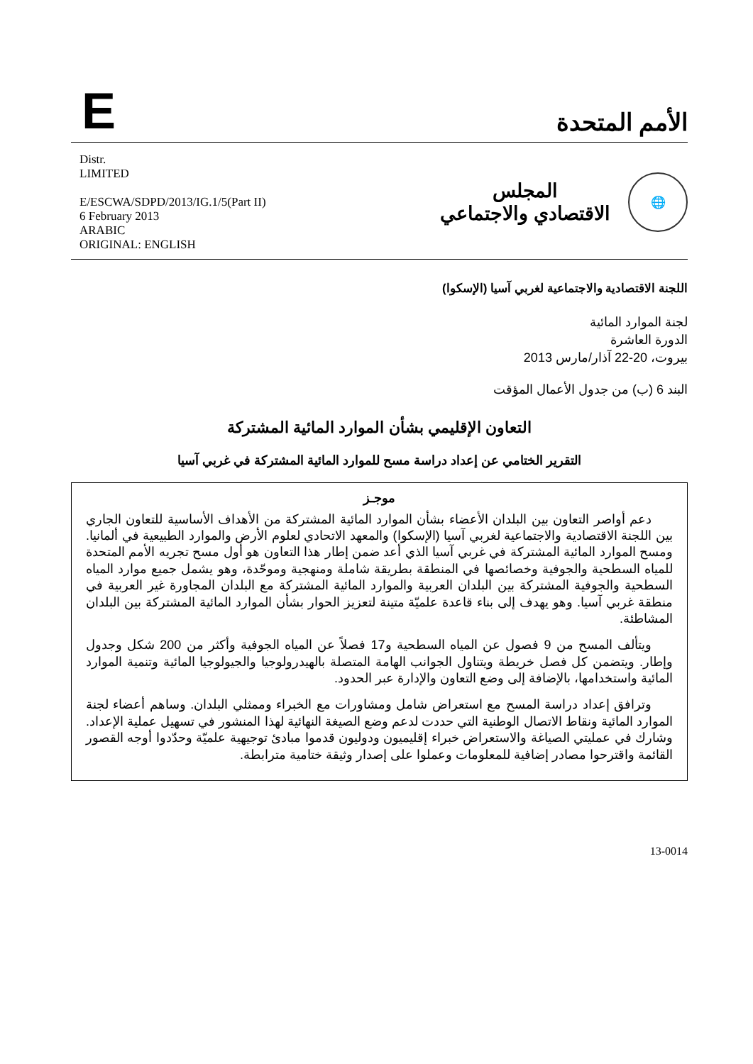E
الأمم المتحدة
Distr.
LIMITED
E/ESCWA/SDPD/2013/IG.1/5(Part II)
6 February 2013
ARABIC
ORIGINAL: ENGLISH
🌐
المجلس
الاقتصادي والاجتماعي
اللجنة الاقتصادية والاجتماعية لغربي آسيا (الإسكوا)
لجنة الموارد المائية
الدورة العاشرة
بيروت، 20-22 آذار/مارس 2013
البند 6 (ب) من جدول الأعمال المؤقت
التعاون الإقليمي بشأن الموارد المائية المشتركة
التقرير الختامي عن إعداد دراسة مسح للموارد المائية المشتركة في غربي آسيا
موجـز
دعم أواصر التعاون بين البلدان الأعضاء بشأن الموارد المائية المشتركة من الأهداف الأساسية للتعاون الجاري بين اللجنة الاقتصادية والاجتماعية لغربي آسيا (الإسكوا) والمعهد الاتحادي لعلوم الأرض والموارد الطبيعية في ألمانيا. ومسح الموارد المائية المشتركة في غربي آسيا الذي أعد ضمن إطار هذا التعاون هو أول مسح تجريه الأمم المتحدة للمياه السطحية والجوفية وخصائصها في المنطقة بطريقة شاملة ومنهجية وموحّدة، وهو يشمل جميع موارد المياه السطحية والجوفية المشتركة بين البلدان العربية والموارد المائية المشتركة مع البلدان المجاورة غير العربية في منطقة غربي آسيا. وهو يهدف إلى بناء قاعدة علميّة متينة لتعزيز الحوار بشأن الموارد المائية المشتركة بين البلدان المشاطئة.
ويتألف المسح من 9 فصول عن المياه السطحية و17 فصلاً عن المياه الجوفية وأكثر من 200 شكل وجدول وإطار. ويتضمن كل فصل خريطة ويتناول الجوانب الهامة المتصلة بالهيدرولوجيا والجيولوجيا المائية وتنمية الموارد المائية واستخدامها، بالإضافة إلى وضع التعاون والإدارة عبر الحدود.
وترافق إعداد دراسة المسح مع استعراض شامل ومشاورات مع الخبراء وممثلي البلدان. وساهم أعضاء لجنة الموارد المائية ونقاط الاتصال الوطنية التي حددت لدعم وضع الصيغة النهائية لهذا المنشور في تسهيل عملية الإعداد. وشارك في عمليتي الصياغة والاستعراض خبراء إقليميون ودوليون قدموا مبادئ توجيهية علميّة وحدّدوا أوجه القصور القائمة واقترحوا مصادر إضافية للمعلومات وعملوا على إصدار وثيقة ختامية مترابطة.
13-0014